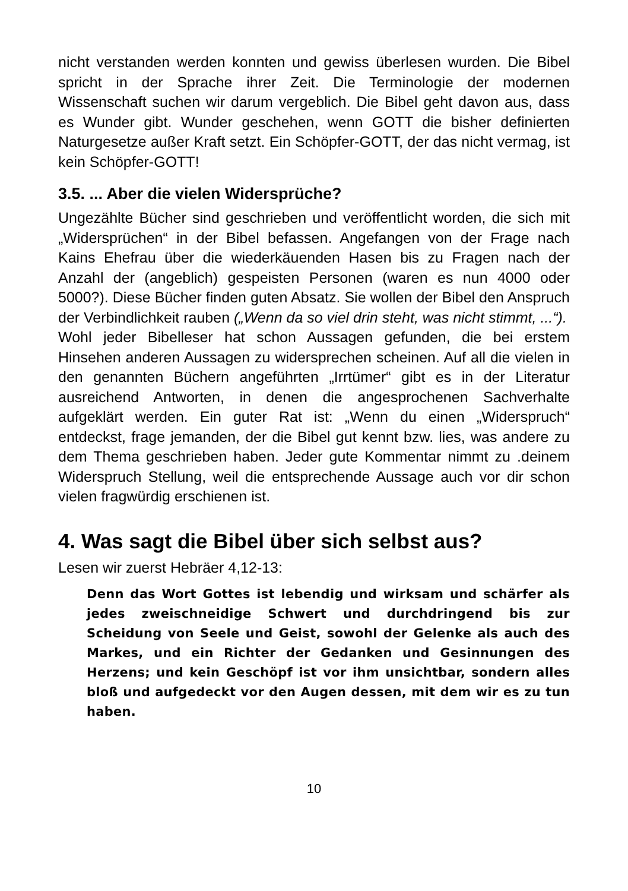nicht verstanden werden konnten und gewiss überlesen wurden. Die Bibel spricht in der Sprache ihrer Zeit. Die Terminologie der modernen Wissenschaft suchen wir darum vergeblich. Die Bibel geht davon aus, dass es Wunder gibt. Wunder geschehen, wenn GOTT die bisher definierten Naturgesetze außer Kraft setzt. Ein Schöpfer-GOTT, der das nicht vermag, ist kein Schöpfer-GOTT!
3.5. ... Aber die vielen Widersprüche?
Ungezählte Bücher sind geschrieben und veröffentlicht worden, die sich mit „Widersprüchen“ in der Bibel befassen. Angefangen von der Frage nach Kains Ehefrau über die wiederkäuenden Hasen bis zu Fragen nach der Anzahl der (angeblich) gespeisten Personen (waren es nun 4000 oder 5000?). Diese Bücher finden guten Absatz. Sie wollen der Bibel den Anspruch der Verbindlichkeit rauben („Wenn da so viel drin steht, was nicht stimmt, ...“).
Wohl jeder Bibelleser hat schon Aussagen gefunden, die bei erstem Hinsehen anderen Aussagen zu widersprechen scheinen. Auf all die vielen in den genannten Büchern angeführten „Irrtümer“ gibt es in der Literatur ausreichend Antworten, in denen die angesprochenen Sachverhalte aufgeklärt werden. Ein guter Rat ist: „Wenn du einen „Widerspruch“ entdeckst, frage jemanden, der die Bibel gut kennt bzw. lies, was andere zu dem Thema geschrieben haben. Jeder gute Kommentar nimmt zu .deinem Widerspruch Stellung, weil die entsprechende Aussage auch vor dir schon vielen fragwürdig erschienen ist.
4. Was sagt die Bibel über sich selbst aus?
Lesen wir zuerst Hebräer 4,12-13:
Denn das Wort Gottes ist lebendig und wirksam und schärfer als jedes zweischneidige Schwert und durchdringend bis zur Scheidung von Seele und Geist, sowohl der Gelenke als auch des Markes, und ein Richter der Gedanken und Gesinnungen des Herzens; und kein Geschöpf ist vor ihm unsichtbar, sondern alles bloß und aufgedeckt vor den Augen dessen, mit dem wir es zu tun haben.
10